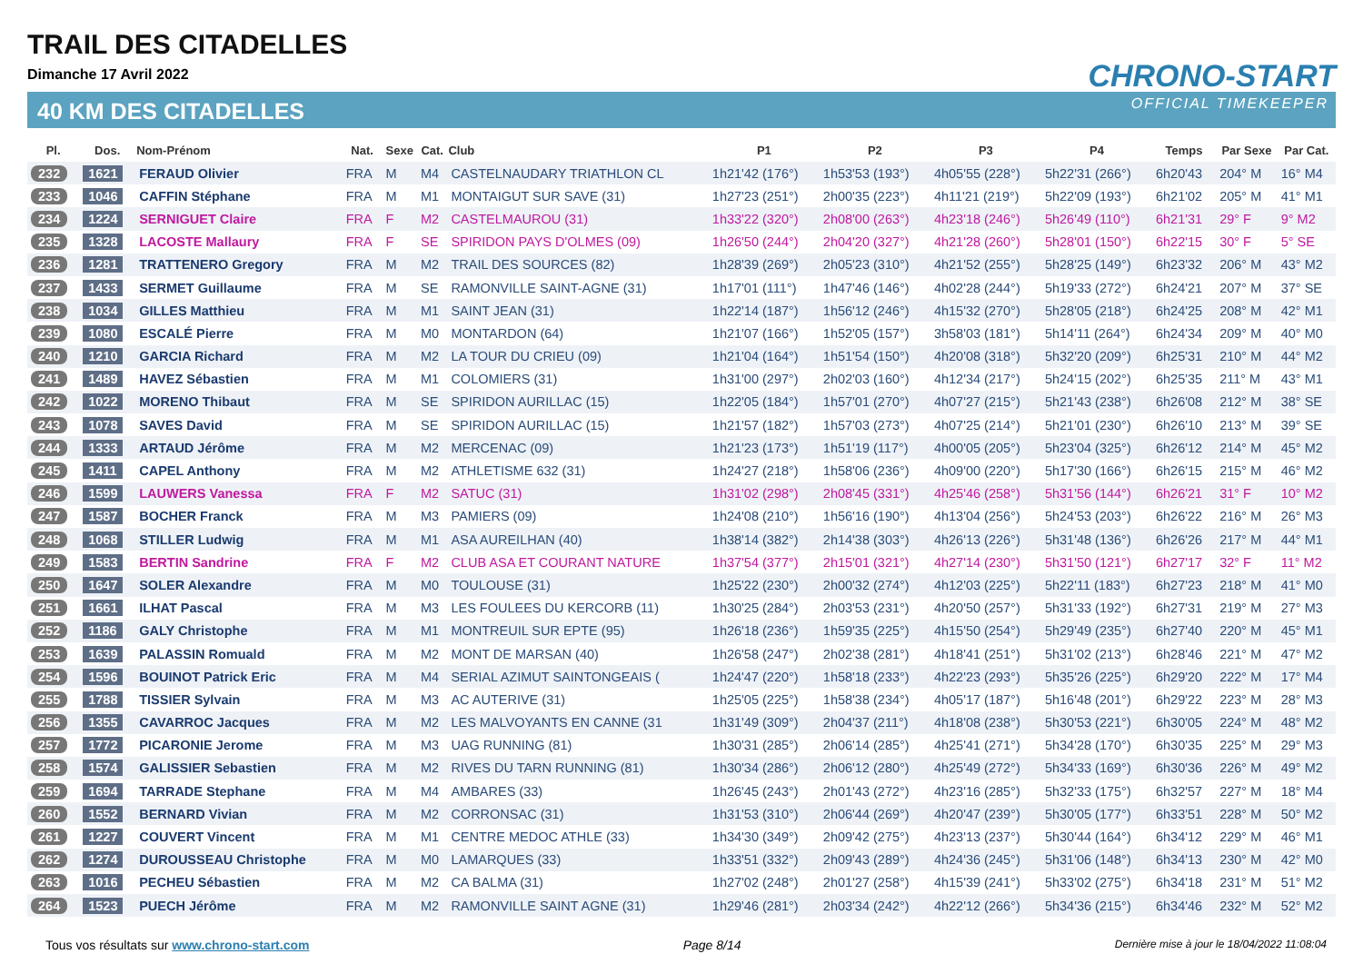TRAIL DES CITADELLES
Dimanche 17 Avril 2022
40 KM DES CITADELLES
CHRONO-START
OFFICIAL TIMEKEEPER
| Pl. | Dos. | Nom-Prénom | Nat. | Sexe | Cat. | Club | P1 | P2 | P3 | P4 | Temps | Par Sexe | Par Cat. |
| --- | --- | --- | --- | --- | --- | --- | --- | --- | --- | --- | --- | --- | --- |
| 232 | 1621 | FERAUD Olivier | FRA | M | M4 | CASTELNAUDARY TRIATHLON CL | 1h21'42 (176°) | 1h53'53 (193°) | 4h05'55 (228°) | 5h22'31 (266°) | 6h20'43 | 204° M | 16° M4 |
| 233 | 1046 | CAFFIN Stéphane | FRA | M | M1 | MONTAIGUT SUR SAVE (31) | 1h27'23 (251°) | 2h00'35 (223°) | 4h11'21 (219°) | 5h22'09 (193°) | 6h21'02 | 205° M | 41° M1 |
| 234 | 1224 | SERNIGUET Claire | FRA | F | M2 | CASTELMAUROU (31) | 1h33'22 (320°) | 2h08'00 (263°) | 4h23'18 (246°) | 5h26'49 (110°) | 6h21'31 | 29° F | 9° M2 |
| 235 | 1328 | LACOSTE Mallaury | FRA | F | SE | SPIRIDON PAYS D'OLMES (09) | 1h26'50 (244°) | 2h04'20 (327°) | 4h21'28 (260°) | 5h28'01 (150°) | 6h22'15 | 30° F | 5° SE |
| 236 | 1281 | TRATTENERO Gregory | FRA | M | M2 | TRAIL DES SOURCES (82) | 1h28'39 (269°) | 2h05'23 (310°) | 4h21'52 (255°) | 5h28'25 (149°) | 6h23'32 | 206° M | 43° M2 |
| 237 | 1433 | SERMET Guillaume | FRA | M | SE | RAMONVILLE SAINT-AGNE (31) | 1h17'01 (111°) | 1h47'46 (146°) | 4h02'28 (244°) | 5h19'33 (272°) | 6h24'21 | 207° M | 37° SE |
| 238 | 1034 | GILLES Matthieu | FRA | M | M1 | SAINT JEAN (31) | 1h22'14 (187°) | 1h56'12 (246°) | 4h15'32 (270°) | 5h28'05 (218°) | 6h24'25 | 208° M | 42° M1 |
| 239 | 1080 | ESCALÉ Pierre | FRA | M | M0 | MONTARDON (64) | 1h21'07 (166°) | 1h52'05 (157°) | 3h58'03 (181°) | 5h14'11 (264°) | 6h24'34 | 209° M | 40° M0 |
| 240 | 1210 | GARCIA Richard | FRA | M | M2 | LA TOUR DU CRIEU (09) | 1h21'04 (164°) | 1h51'54 (150°) | 4h20'08 (318°) | 5h32'20 (209°) | 6h25'31 | 210° M | 44° M2 |
| 241 | 1489 | HAVEZ Sébastien | FRA | M | M1 | COLOMIERS (31) | 1h31'00 (297°) | 2h02'03 (160°) | 4h12'34 (217°) | 5h24'15 (202°) | 6h25'35 | 211° M | 43° M1 |
| 242 | 1022 | MORENO Thibaut | FRA | M | SE | SPIRIDON AURILLAC (15) | 1h22'05 (184°) | 1h57'01 (270°) | 4h07'27 (215°) | 5h21'43 (238°) | 6h26'08 | 212° M | 38° SE |
| 243 | 1078 | SAVES David | FRA | M | SE | SPIRIDON AURILLAC (15) | 1h21'57 (182°) | 1h57'03 (273°) | 4h07'25 (214°) | 5h21'01 (230°) | 6h26'10 | 213° M | 39° SE |
| 244 | 1333 | ARTAUD Jérôme | FRA | M | M2 | MERCENAC (09) | 1h21'23 (173°) | 1h51'19 (117°) | 4h00'05 (205°) | 5h23'04 (325°) | 6h26'12 | 214° M | 45° M2 |
| 245 | 1411 | CAPEL Anthony | FRA | M | M2 | ATHLETISME 632 (31) | 1h24'27 (218°) | 1h58'06 (236°) | 4h09'00 (220°) | 5h17'30 (166°) | 6h26'15 | 215° M | 46° M2 |
| 246 | 1599 | LAUWERS Vanessa | FRA | F | M2 | SATUC (31) | 1h31'02 (298°) | 2h08'45 (331°) | 4h25'46 (258°) | 5h31'56 (144°) | 6h26'21 | 31° F | 10° M2 |
| 247 | 1587 | BOCHER Franck | FRA | M | M3 | PAMIERS (09) | 1h24'08 (210°) | 1h56'16 (190°) | 4h13'04 (256°) | 5h24'53 (203°) | 6h26'22 | 216° M | 26° M3 |
| 248 | 1068 | STILLER Ludwig | FRA | M | M1 | ASA AUREILHAN (40) | 1h38'14 (382°) | 2h14'38 (303°) | 4h26'13 (226°) | 5h31'48 (136°) | 6h26'26 | 217° M | 44° M1 |
| 249 | 1583 | BERTIN Sandrine | FRA | F | M2 | CLUB ASA ET COURANT NATURE | 1h37'54 (377°) | 2h15'01 (321°) | 4h27'14 (230°) | 5h31'50 (121°) | 6h27'17 | 32° F | 11° M2 |
| 250 | 1647 | SOLER Alexandre | FRA | M | M0 | TOULOUSE (31) | 1h25'22 (230°) | 2h00'32 (274°) | 4h12'03 (225°) | 5h22'11 (183°) | 6h27'23 | 218° M | 41° M0 |
| 251 | 1661 | ILHAT Pascal | FRA | M | M3 | LES FOULEES DU KERCORB (11) | 1h30'25 (284°) | 2h03'53 (231°) | 4h20'50 (257°) | 5h31'33 (192°) | 6h27'31 | 219° M | 27° M3 |
| 252 | 1186 | GALY Christophe | FRA | M | M1 | MONTREUIL SUR EPTE (95) | 1h26'18 (236°) | 1h59'35 (225°) | 4h15'50 (254°) | 5h29'49 (235°) | 6h27'40 | 220° M | 45° M1 |
| 253 | 1639 | PALASSIN Romuald | FRA | M | M2 | MONT DE MARSAN (40) | 1h26'58 (247°) | 2h02'38 (281°) | 4h18'41 (251°) | 5h31'02 (213°) | 6h28'46 | 221° M | 47° M2 |
| 254 | 1596 | BOUINOT Patrick Eric | FRA | M | M4 | SERIAL AZIMUT SAINTONGEAIS ( | 1h24'47 (220°) | 1h58'18 (233°) | 4h22'23 (293°) | 5h35'26 (225°) | 6h29'20 | 222° M | 17° M4 |
| 255 | 1788 | TISSIER Sylvain | FRA | M | M3 | AC AUTERIVE (31) | 1h25'05 (225°) | 1h58'38 (234°) | 4h05'17 (187°) | 5h16'48 (201°) | 6h29'22 | 223° M | 28° M3 |
| 256 | 1355 | CAVARROC Jacques | FRA | M | M2 | LES MALVOYANTS EN CANNE (31 | 1h31'49 (309°) | 2h04'37 (211°) | 4h18'08 (238°) | 5h30'53 (221°) | 6h30'05 | 224° M | 48° M2 |
| 257 | 1772 | PICARONIE Jerome | FRA | M | M3 | UAG RUNNING (81) | 1h30'31 (285°) | 2h06'14 (285°) | 4h25'41 (271°) | 5h34'28 (170°) | 6h30'35 | 225° M | 29° M3 |
| 258 | 1574 | GALISSIER Sebastien | FRA | M | M2 | RIVES DU TARN RUNNING (81) | 1h30'34 (286°) | 2h06'12 (280°) | 4h25'49 (272°) | 5h34'33 (169°) | 6h30'36 | 226° M | 49° M2 |
| 259 | 1694 | TARRADE Stephane | FRA | M | M4 | AMBARES (33) | 1h26'45 (243°) | 2h01'43 (272°) | 4h23'16 (285°) | 5h32'33 (175°) | 6h32'57 | 227° M | 18° M4 |
| 260 | 1552 | BERNARD Vivian | FRA | M | M2 | CORRONSAC (31) | 1h31'53 (310°) | 2h06'44 (269°) | 4h20'47 (239°) | 5h30'05 (177°) | 6h33'51 | 228° M | 50° M2 |
| 261 | 1227 | COUVERT Vincent | FRA | M | M1 | CENTRE MEDOC ATHLE (33) | 1h34'30 (349°) | 2h09'42 (275°) | 4h23'13 (237°) | 5h30'44 (164°) | 6h34'12 | 229° M | 46° M1 |
| 262 | 1274 | DUROUSSEAU Christophe | FRA | M | M0 | LAMARQUES (33) | 1h33'51 (332°) | 2h09'43 (289°) | 4h24'36 (245°) | 5h31'06 (148°) | 6h34'13 | 230° M | 42° M0 |
| 263 | 1016 | PECHEU Sébastien | FRA | M | M2 | CA BALMA (31) | 1h27'02 (248°) | 2h01'27 (258°) | 4h15'39 (241°) | 5h33'02 (275°) | 6h34'18 | 231° M | 51° M2 |
| 264 | 1523 | PUECH Jérôme | FRA | M | M2 | RAMONVILLE SAINT AGNE (31) | 1h29'46 (281°) | 2h03'34 (242°) | 4h22'12 (266°) | 5h34'36 (215°) | 6h34'46 | 232° M | 52° M2 |
Tous vos résultats sur www.chrono-start.com Page 8/14 Dernière mise à jour le 18/04/2022 11:08:04